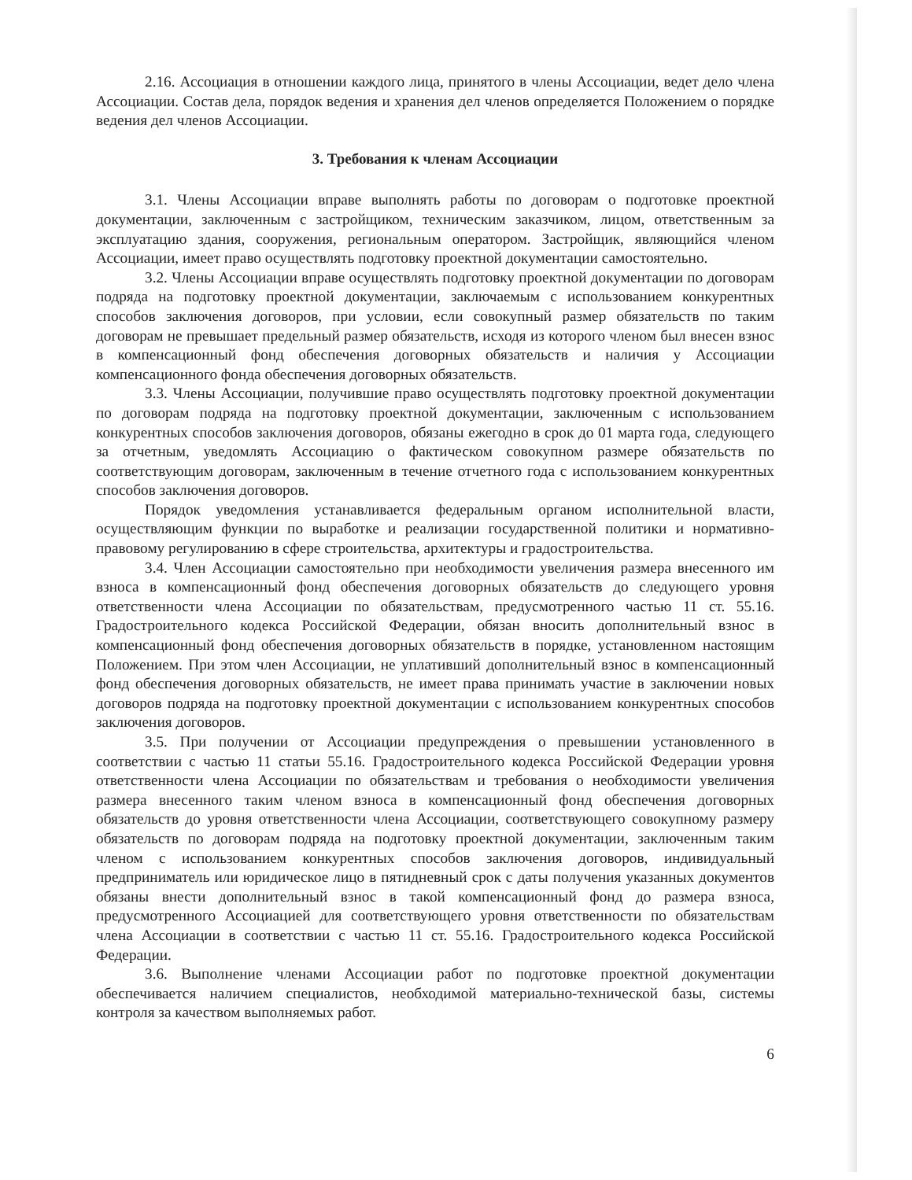2.16. Ассоциация в отношении каждого лица, принятого в члены Ассоциации, ведет дело члена Ассоциации. Состав дела, порядок ведения и хранения дел членов определяется Положением о порядке ведения дел членов Ассоциации.
3. Требования к членам Ассоциации
3.1. Члены Ассоциации вправе выполнять работы по договорам о подготовке проектной документации, заключенным с застройщиком, техническим заказчиком, лицом, ответственным за эксплуатацию здания, сооружения, региональным оператором. Застройщик, являющийся членом Ассоциации, имеет право осуществлять подготовку проектной документации самостоятельно.
3.2. Члены Ассоциации вправе осуществлять подготовку проектной документации по договорам подряда на подготовку проектной документации, заключаемым с использованием конкурентных способов заключения договоров, при условии, если совокупный размер обязательств по таким договорам не превышает предельный размер обязательств, исходя из которого членом был внесен взнос в компенсационный фонд обеспечения договорных обязательств и наличия у Ассоциации компенсационного фонда обеспечения договорных обязательств.
3.3. Члены Ассоциации, получившие право осуществлять подготовку проектной документации по договорам подряда на подготовку проектной документации, заключенным с использованием конкурентных способов заключения договоров, обязаны ежегодно в срок до 01 марта года, следующего за отчетным, уведомлять Ассоциацию о фактическом совокупном размере обязательств по соответствующим договорам, заключенным в течение отчетного года с использованием конкурентных способов заключения договоров.
Порядок уведомления устанавливается федеральным органом исполнительной власти, осуществляющим функции по выработке и реализации государственной политики и нормативно-правовому регулированию в сфере строительства, архитектуры и градостроительства.
3.4. Член Ассоциации самостоятельно при необходимости увеличения размера внесенного им взноса в компенсационный фонд обеспечения договорных обязательств до следующего уровня ответственности члена Ассоциации по обязательствам, предусмотренного частью 11 ст. 55.16. Градостроительного кодекса Российской Федерации, обязан вносить дополнительный взнос в компенсационный фонд обеспечения договорных обязательств в порядке, установленном настоящим Положением. При этом член Ассоциации, не уплативший дополнительный взнос в компенсационный фонд обеспечения договорных обязательств, не имеет права принимать участие в заключении новых договоров подряда на подготовку проектной документации с использованием конкурентных способов заключения договоров.
3.5. При получении от Ассоциации предупреждения о превышении установленного в соответствии с частью 11 статьи 55.16. Градостроительного кодекса Российской Федерации уровня ответственности члена Ассоциации по обязательствам и требования о необходимости увеличения размера внесенного таким членом взноса в компенсационный фонд обеспечения договорных обязательств до уровня ответственности члена Ассоциации, соответствующего совокупному размеру обязательств по договорам подряда на подготовку проектной документации, заключенным таким членом с использованием конкурентных способов заключения договоров, индивидуальный предприниматель или юридическое лицо в пятидневный срок с даты получения указанных документов обязаны внести дополнительный взнос в такой компенсационный фонд до размера взноса, предусмотренного Ассоциацией для соответствующего уровня ответственности по обязательствам члена Ассоциации в соответствии с частью 11 ст. 55.16. Градостроительного кодекса Российской Федерации.
3.6. Выполнение членами Ассоциации работ по подготовке проектной документации обеспечивается наличием специалистов, необходимой материально-технической базы, системы контроля за качеством выполняемых работ.
6